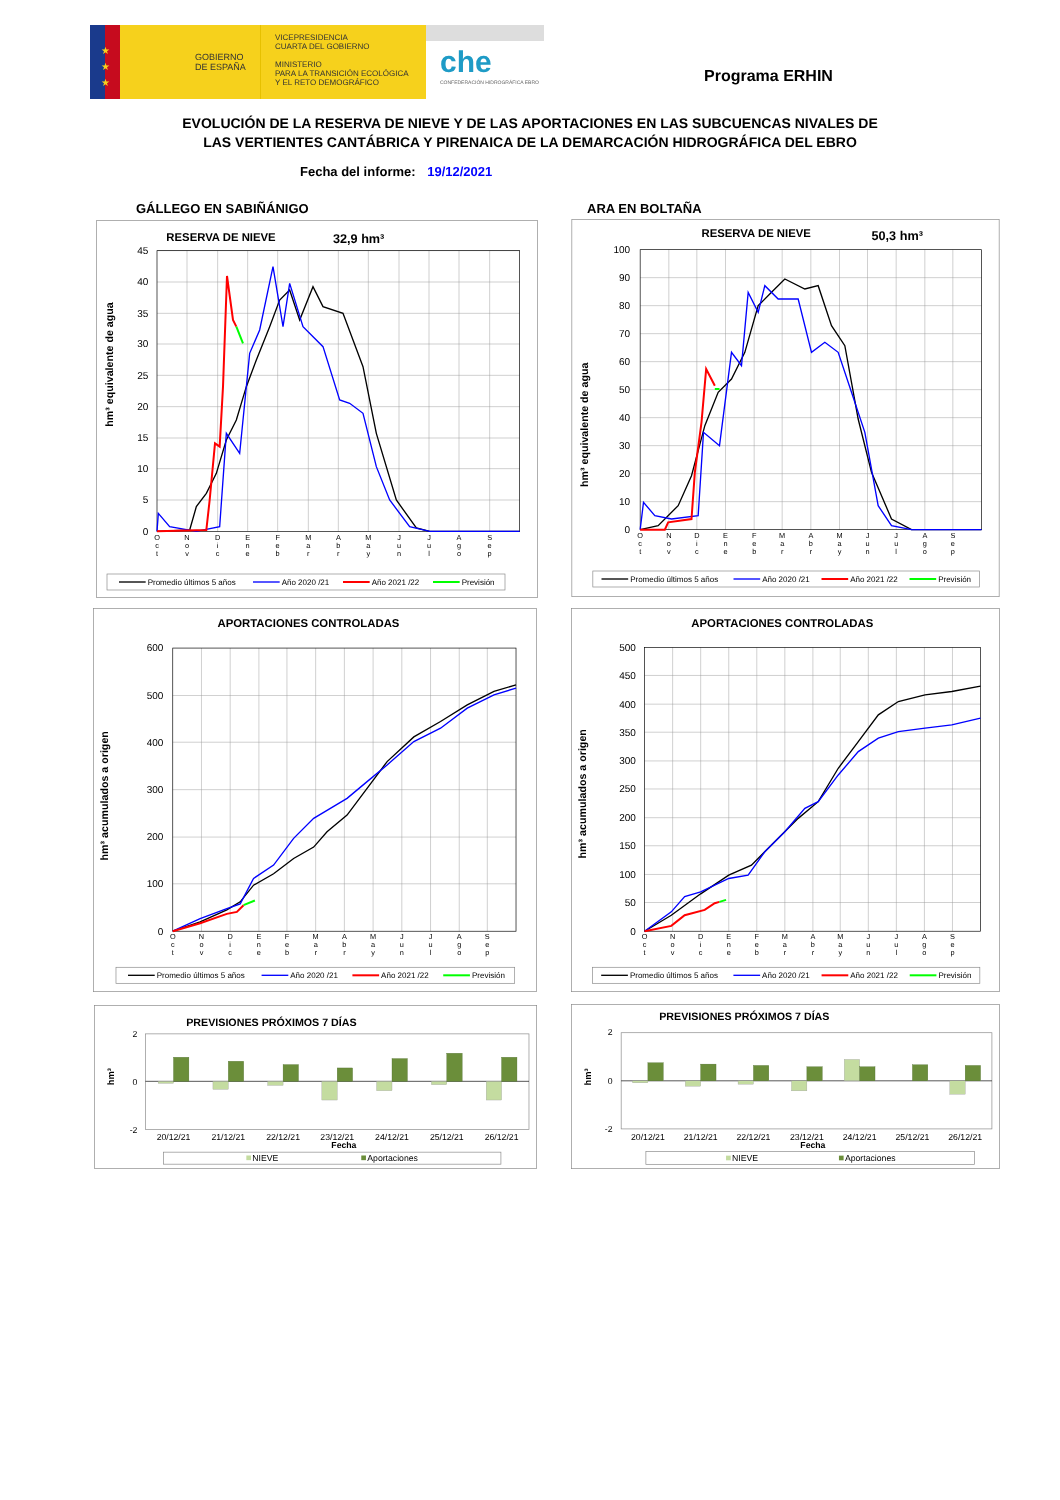★
★
★
GOBIERNO
DE ESPAÑA
VICEPRESIDENCIA
CUARTA DEL GOBIERNO
MINISTERIO
PARA LA TRANSICIÓN ECOLÓGICA
Y EL RETO DEMOGRÁFICO
che
CONFEDERACIÓN HIDROGRÁFICA EBRO
Programa ERHIN
EVOLUCIÓN DE LA RESERVA DE NIEVE Y DE LAS APORTACIONES EN LAS SUBCUENCAS NIVALES DE
LAS VERTIENTES CANTÁBRICA Y PIRENAICA DE LA DEMARCACIÓN HIDROGRÁFICA DEL EBRO
Fecha del informe: 19/12/2021
GÁLLEGO EN SABIÑÁNIGO ARA EN BOLTAÑA
RESERVA DE NIEVE
32,9 hm³
45
40
35
30
25
20
15
10
5
0
hm³ equivalente de agua
O
c
t
N
o
v
D
i
c
E
n
e
F
e
b
M
a
r
A
b
r
M
a
y
J
u
n
J
u
l
A
g
o
S
e
p
Promedio últimos 5 años
Año 2020 /21
Año 2021 /22
Previsión
RESERVA DE NIEVE
50,3 hm³
100
90
80
70
60
50
40
30
20
10
0
hm³ equivalente de agua
O
c
t
N
o
v
D
i
c
E
n
e
F
e
b
M
a
r
A
b
r
M
a
y
J
u
n
J
u
l
A
g
o
S
e
p
Promedio últimos 5 años
Año 2020 /21
Año 2021 /22
Previsión
APORTACIONES CONTROLADAS
600
500
400
300
200
100
0
hm³ acumulados a origen
O
c
t
N
o
v
D
i
c
E
n
e
F
e
b
M
a
r
A
b
r
M
a
y
J
u
n
J
u
l
A
g
o
S
e
p
Promedio últimos 5 años
Año 2020 /21
Año 2021 /22
Previsión
APORTACIONES CONTROLADAS
500
450
400
350
300
250
200
150
100
50
0
hm³ acumulados a origen
O
c
t
N
o
v
D
i
c
E
n
e
F
e
b
M
a
r
A
b
r
M
a
y
J
u
n
J
u
l
A
g
o
S
e
p
Promedio últimos 5 años
Año 2020 /21
Año 2021 /22
Previsión
PREVISIONES PRÓXIMOS 7 DÍAS
2
0
-2
hm³
20/12/21
21/12/21
22/12/21
23/12/21
24/12/21
25/12/21
26/12/21
Fecha
NIEVE
Aportaciones
PREVISIONES PRÓXIMOS 7 DÍAS
2
0
-2
hm³
20/12/21
21/12/21
22/12/21
23/12/21
24/12/21
25/12/21
26/12/21
Fecha
NIEVE
Aportaciones